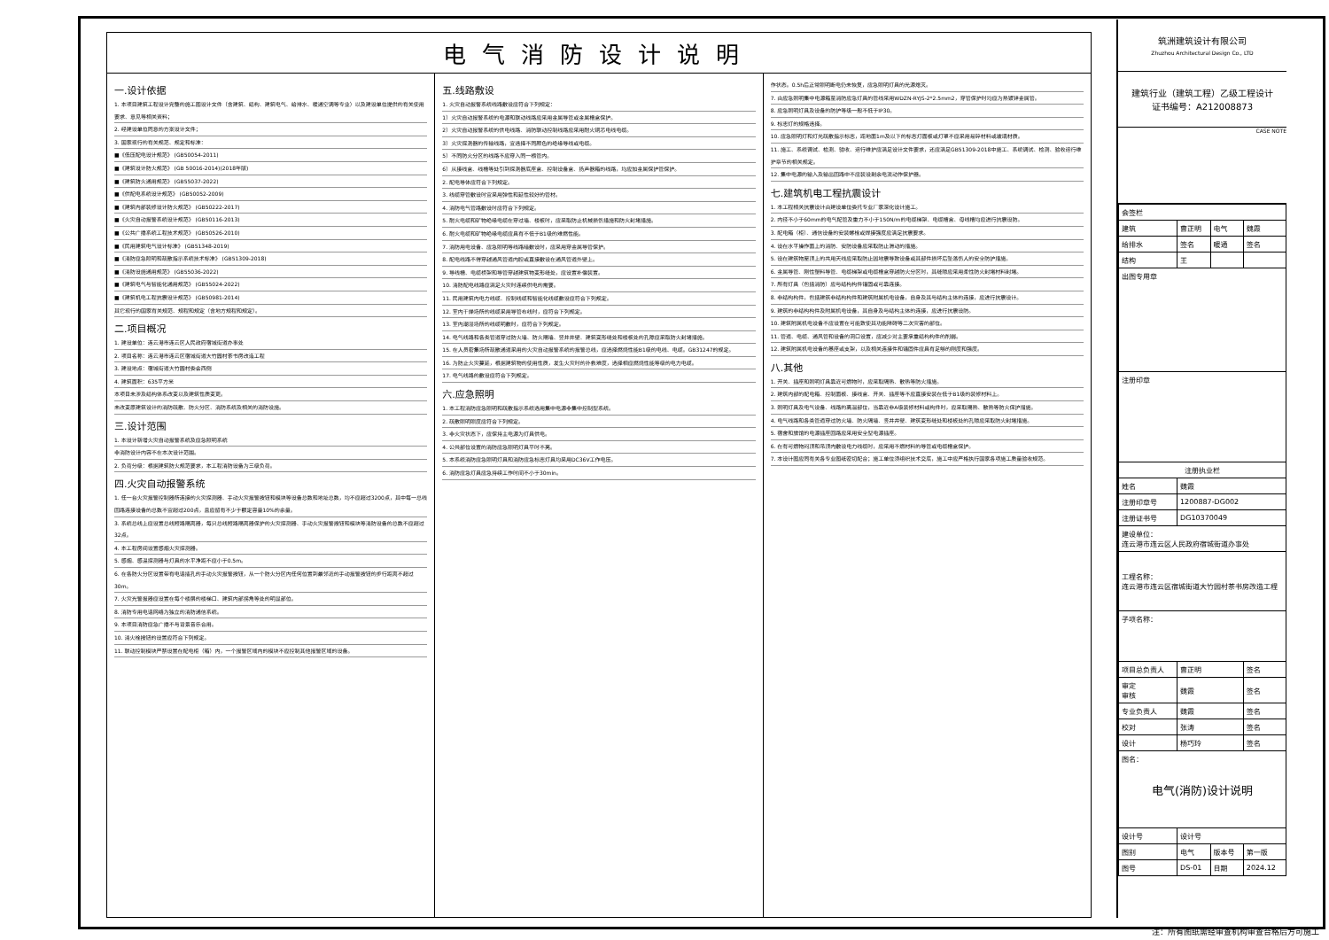电气消防设计说明
一.设计依据
1. 本项目建筑工程设计完整的施工图设计文件（含建筑、结构、建筑电气、给排水、暖通空调等专业）以及建设单位提供的有关使用要求、意见等相关资料；
2. 经建设单位同意的方案设计文件；
3. 国家现行的有关规范、规定和标准：
■《低压配电设计规范》 (GB50054-2011)
■《建筑设计防火规范》 (GB 50016-2014)(2018年版)
■《建筑防火通用规范》 (GB55037-2022)
■《供配电系统设计规范》 (GB50052-2009)
■《建筑内部装修设计防火规范》 (GB50222-2017)
■《火灾自动报警系统设计规范》 (GB50116-2013)
■《公共广播系统工程技术规范》 (GB50526-2010)
■《民用建筑电气设计标准》 (GB51348-2019)
■《消防应急照明和疏散指示系统技术标准》 (GB51309-2018)
■《消防设施通用规范》 (GB55036-2022)
■《建筑电气与智能化通用规范》 (GB55024-2022)
■《建筑机电工程抗震设计规范》 (GB50981-2014)
其它现行的国家有关规范、规程和规定（含地方规程和规定）。
二.项目概况
1. 建设单位：连云港市连云区人民政府宿城街道办事处
2. 项目名称：连云港市连云区宿城街道大竹园村茶书房改造工程
3. 建设地点：宿城街道大竹园村委会西侧
4. 建筑面积：635平方米
本项目未涉及结构体系改变以及建筑性质变更。
未改变原建筑设计的消防疏散、防火分区、消防系统及相关的消防设施。
三.设计范围
1. 本设计新增火灾自动报警系统及应急照明系统
非消防设计内容不在本次设计范围。
2. 负荷分级：根据建筑防火规范要求，本工程消防设备为三级负荷。
四.火灾自动报警系统
1. 任一台火灾报警控制器所连接的火灾探测器、手动火灾报警按钮和模块等设备总数和地址总数，均不应超过3200点，其中每一总线回路连接设备的总数不宜超过200点，且应留有不少于额定容量10%的余量。
3. 系统总线上应设置总线短路隔离器，每只总线短路隔离器保护的火灾探测器、手动火灾报警按钮和模块等消防设备的总数不应超过32点。
4. 本工程房间设置感烟火灾探测器。
5. 感烟、感温探测器与灯具的水平净距不应小于0.5m。
6. 在各防火分区设置带有电话插孔的手动火灾报警按钮，从一个防火分区内任何位置到最邻近的手动报警按钮的步行距离不超过30m。
7. 火灾光警报器应设置在每个楼层的楼梯口、建筑内部拐角等处的明显部位。
8. 消防专用电话网络为独立的消防通信系统。
9. 本项目消防应急广播不与背景音乐合用。
10. 消火栓按钮的设置应符合下列规定。
11. 联动控制模块严禁设置在配电柜（箱）内，一个报警区域内的模块不应控制其他报警区域的设备。
五.线路敷设
1. 火灾自动报警系统线路敷设应符合下列规定：
1）火灾自动报警系统的电源和联动线路应采用金属导管或金属槽盒保护。
2）火灾自动报警系统的供电线路、消防联动控制线路应采用耐火铜芯电线电缆。
3）火灾探测器的传输线路，宜选择不同颜色的绝缘导线或电缆。
5）不同防火分区的线路不应穿入同一根管内。
6）从接线盒、线槽等处引到探测器底座盒、控制设备盒、扬声器箱的线路，均应加金属保护管保护。
2. 配电导体应符合下列规定。
3. 线缆穿管敷设时宜采用弹性和延性较好的管材。
4. 消防电气管路敷设时应符合下列规定。
5. 耐火电缆和矿物绝缘电缆在穿过墙、楼板时，应采取防止机械损伤措施和防火封堵措施。
6. 耐火电缆和矿物绝缘电缆应具有不低于B1级的难燃性能。
7. 消防用电设备、应急照明等线路暗敷设时，应采用穿金属导管保护。
8. 配电线路不得穿越通风管道内腔或直接敷设在通风管道外壁上。
9. 导线槽、电缆桥架和导管穿越建筑物变形缝处，应设置补偿装置。
10. 消防配电线路应满足火灾时连续供电的需要。
11. 民用建筑内电力线缆、控制线缆和智能化线缆敷设应符合下列规定。
12. 室内干燥场所的线缆采用导管布线时，应符合下列规定。
13. 室内潮湿场所的线缆明敷时，应符合下列规定。
14. 电气线路和各类管道穿过防火墙、防火隔墙、竖井井壁、建筑变形缝处和楼板处的孔隙应采取防火封堵措施。
15. 在人员密集场所疏散通道采用的火灾自动报警系统的报警总线，应选择燃烧性能B1级的电线、电缆。GB31247的规定。
16. 为防止火灾蔓延，根据建筑物的使用性质，发生火灾时的扑救难度，选择相应燃烧性能等级的电力电缆。
17. 电气线路的敷设应符合下列规定。
六.应急照明
1. 本工程消防应急照明和疏散指示系统选用集中电源非集中控制型系统。
2. 疏散照明照度应符合下列规定。
3. 非火灾状态下，应保持主电源为灯具供电。
4. 公共部位设置的消防应急照明灯具平时不亮。
5. 本系统消防应急照明灯具和消防应急标志灯具均采用DC36V工作电压。
6. 消防应急灯具应急持续工作时间不小于30min。
作状态。0.5h后正常照明断电仍未恢复，应急照明灯具的光源熄灭。
7. 由应急照明集中电源箱至消防应急灯具的管线采用WDZN-RYJS-2*2.5mm2，穿管保护时均应为热镀锌金属管。
8. 应急照明灯具及设备的防护等级一般不低于IP30。
9. 标志灯的规格选择。
10. 应急照明灯和灯光疏散指示标志，距地面1m及以下的标志灯面板或灯罩不应采用易碎材料或玻璃材质。
11. 施工、系统调试、检测、验收、运行维护应满足设计文件要求，还应满足GB51309-2018中施工、系统调试、检测、验收运行维护章节的相关规定。
12. 集中电源的输入及输出回路中不应装设剩余电流动作保护器。
七.建筑机电工程抗震设计
1. 本工程相关抗震设计由建设单位委托专业厂家深化设计施工。
2. 内径不小于60mm的电气配管及重力不小于150N/m的电缆梯架、电缆槽盒、母线槽均应进行抗震设防。
3. 配电箱（柜）、通信设备的安装螺栓或焊接强度应满足抗震要求。
4. 设在水平操作面上的消防、安防设备应采取防止滑动的措施。
5. 设在建筑物屋顶上的共用天线应采取防止因地震导致设备或其部件损坏后坠落伤人的安全防护措施。
6. 金属导管、刚性塑料导管、电缆梯架或电缆槽盒穿越防火分区时，其缝隙应采用柔性防火封堵材料封堵。
7. 所有灯具（包括消防）应与结构构件锚固或可靠连接。
8. 非结构构件，包括建筑非结构构件和建筑附属机电设备，自身及其与结构主体的连接，应进行抗震设计。
9. 建筑的非结构构件及附属机电设备，其自身及与结构主体的连接，应进行抗震设防。
10. 建筑附属机电设备不应设置在可能致使其功能障碍等二次灾害的部位。
11. 管道、电缆、通风管和设备的洞口设置，应减少对主要承重结构构件的削弱。
12. 建筑附属机电设备的基座或支架，以及相关连接件和锚固件应具有足够的刚度和强度。
八.其他
1. 开关、插座和照明灯具靠近可燃物时，应采取隔热、散热等防火措施。
2. 建筑内部的配电箱、控制面板、接线盒、开关、插座等不应直接安装在低于B1级的装修材料上。
3. 照明灯具及电气设备、线路的高温部位，当靠近非A级装修材料或构件时，应采取隔热、散热等防火保护措施。
4. 电气线路和各类管道穿过防火墙、防火隔墙、竖井井壁、建筑变形缝处和楼板处的孔隙应采取防火封堵措施。
5. 宿舍和旅馆的电源插座回路应采用安全型电源插座。
6. 在有可燃物闷顶和吊顶内敷设电力线缆时，应采用不燃材料的导管或电缆槽盒保护。
7. 本设计图应同有关各专业图纸密切配合；施工单位须组织技术交底，施工中应严格执行国家各项施工质量验收规范。
筑洲建筑设计有限公司
Zhuzhou Architectural Design Co., LTD
建筑行业（建筑工程）乙级工程设计
证书编号：A212008873
CASE NOTE
| 会签栏 | | | |
| 建筑 | 曹正明 | 电气 | 魏霞 |
| 给排水 | 签名 | 暖通 | 签名 |
| 结构 | 王 | | |
| 出图专用章 | | | |
| 注册印章 | | | |
| 注册执业栏 | | | |
| 姓名 | 魏霞 | | |
| 注册印章号 | 1200887-DG002 | | |
| 注册证书号 | DG10370049 | | |
| 建设单位： 连云港市连云区人民政府宿城街道办事处 | | | |
| 工程名称： 连云港市连云区宿城街道大竹园村茶书房改造工程 | | | |
| 子项名称： | | | |
| 项目总负责人 | 曹正明 | | 签名 |
| 审定 审核 | 魏霞 | | 签名 |
| 专业负责人 | 魏霞 | | 签名 |
| 校对 | 张涛 | | 签名 |
| 设计 | 杨巧玲 | | 签名 |
| 图名： 电气(消防)设计说明 | | | |
| 设计号 | 设计号 | | |
| 图别 | 电气 | 版本号 | 第一版 |
| 图号 | DS-01 | 日期 | 2024.12 |
注：所有图纸需经审查机构审查合格后方可施工